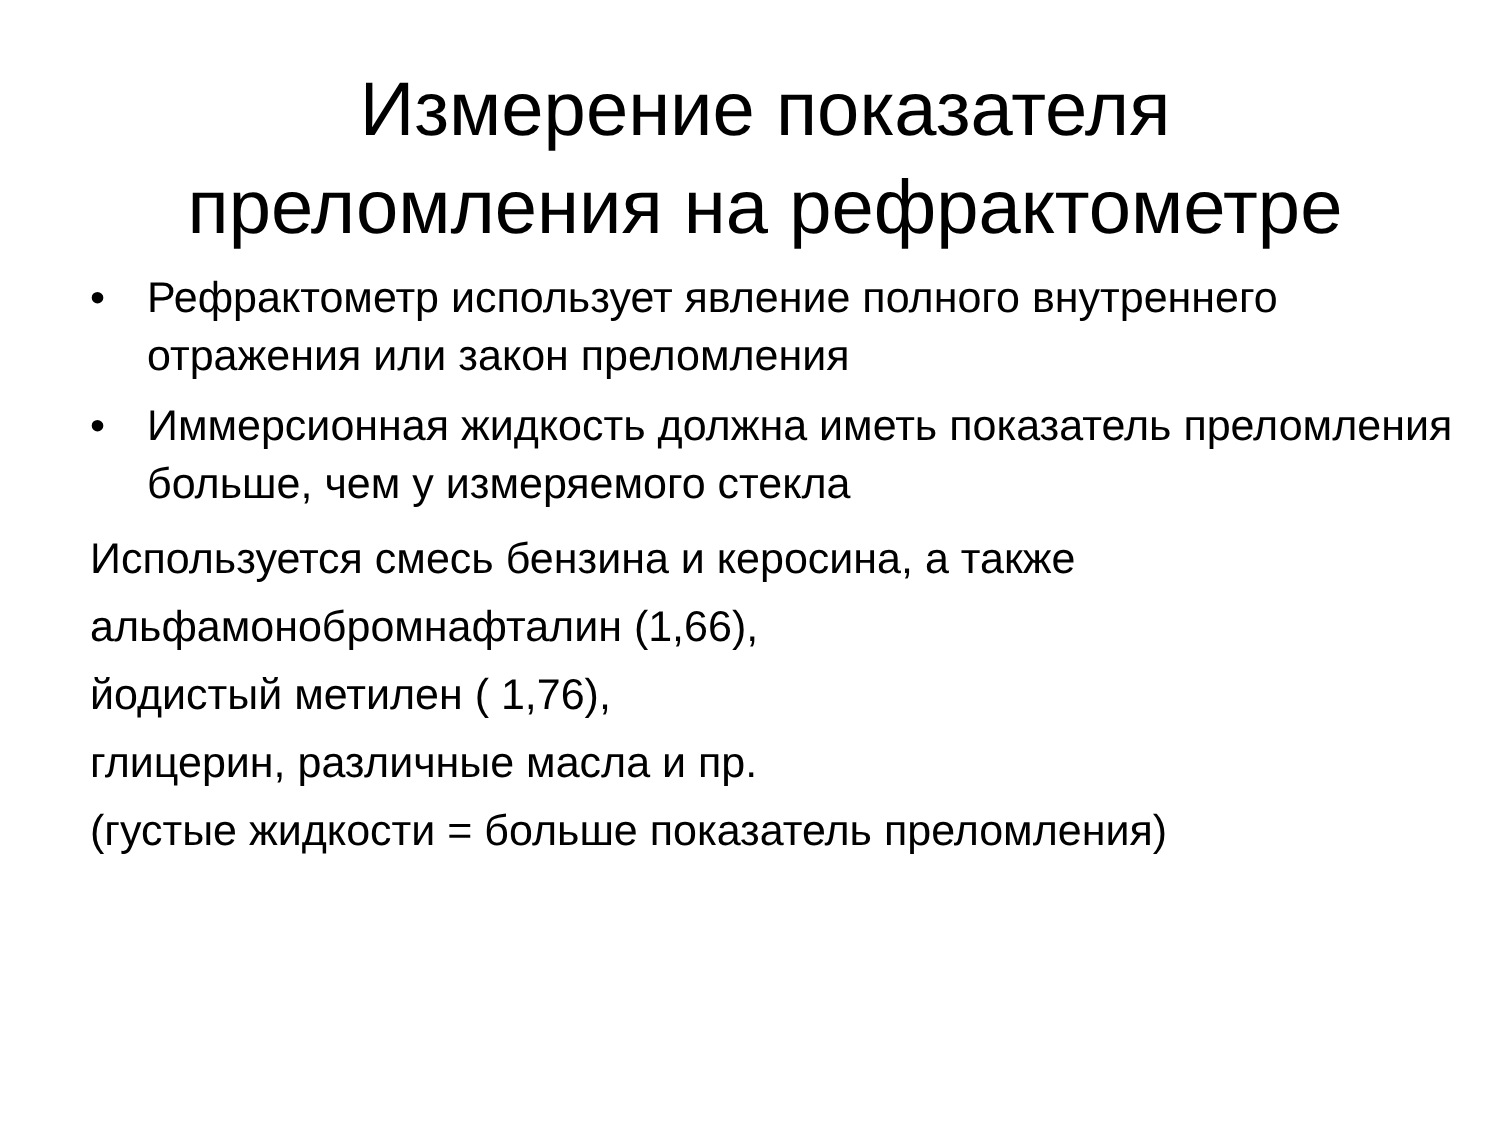Измерение показателя
преломления на рефрактометре
• Рефрактометр использует явление полного внутреннего отражения или закон преломления
• Иммерсионная жидкость должна иметь показатель преломления больше, чем у измеряемого стекла
Используется смесь бензина и керосина, а также
альфамонобромнафталин (1,66),
йодистый метилен ( 1,76),
глицерин, различные масла и пр.
(густые жидкости = больше показатель преломления)